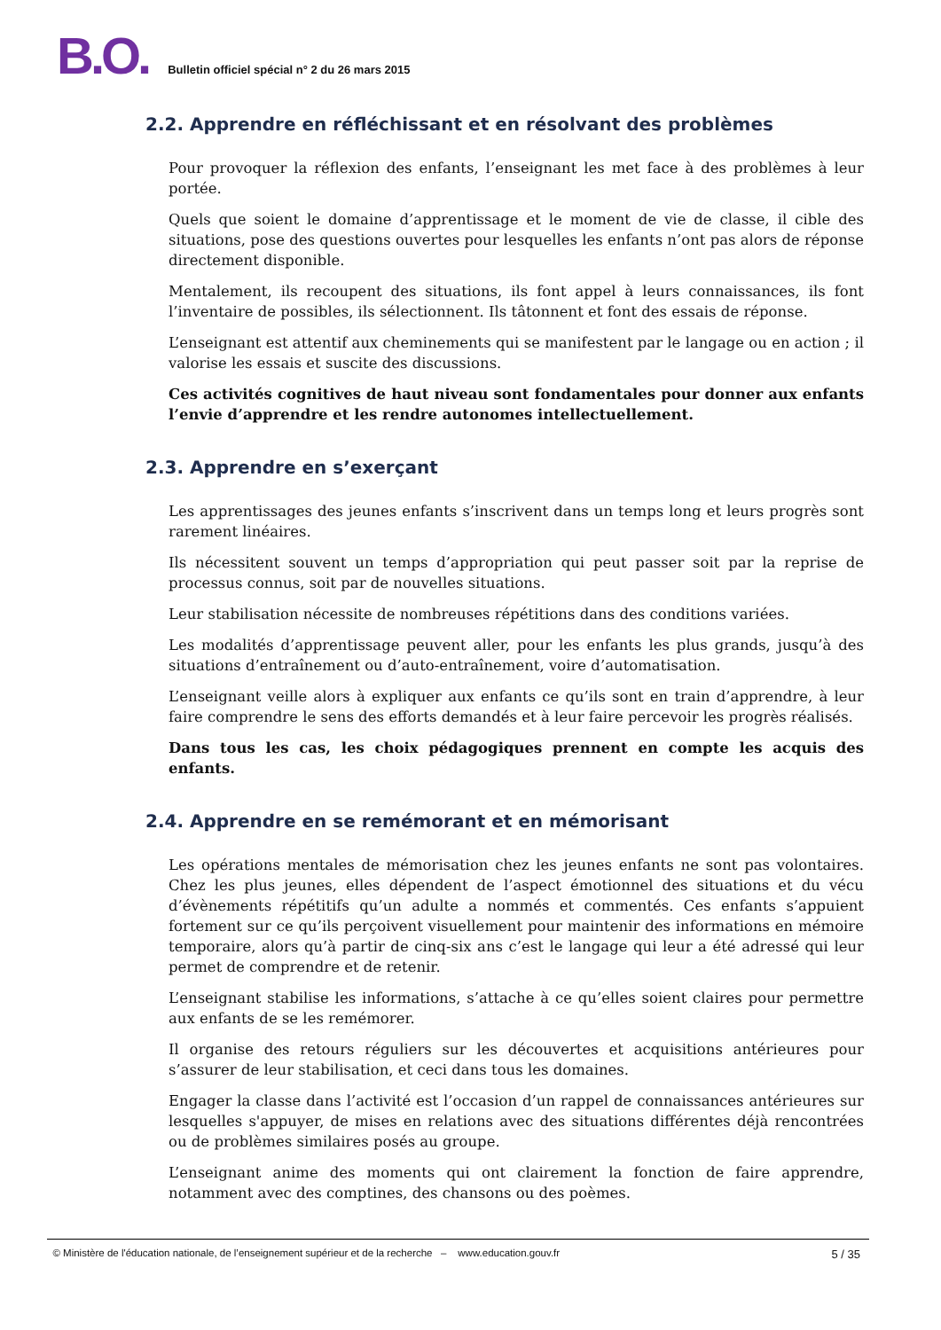B.O. Bulletin officiel spécial n° 2 du 26 mars 2015
2.2. Apprendre en réfléchissant et en résolvant des problèmes
Pour provoquer la réflexion des enfants, l’enseignant les met face à des problèmes à leur portée.
Quels que soient le domaine d’apprentissage et le moment de vie de classe, il cible des situations, pose des questions ouvertes pour lesquelles les enfants n’ont pas alors de réponse directement disponible.
Mentalement, ils recoupent des situations, ils font appel à leurs connaissances, ils font l’inventaire de possibles, ils sélectionnent. Ils tâtonnent et font des essais de réponse.
L’enseignant est attentif aux cheminements qui se manifestent par le langage ou en action ; il valorise les essais et suscite des discussions.
Ces activités cognitives de haut niveau sont fondamentales pour donner aux enfants l’envie d’apprendre et les rendre autonomes intellectuellement.
2.3. Apprendre en s’exerçant
Les apprentissages des jeunes enfants s’inscrivent dans un temps long et leurs progrès sont rarement linéaires.
Ils nécessitent souvent un temps d’appropriation qui peut passer soit par la reprise de processus connus, soit par de nouvelles situations.
Leur stabilisation nécessite de nombreuses répétitions dans des conditions variées.
Les modalités d’apprentissage peuvent aller, pour les enfants les plus grands, jusqu’à des situations d’entraînement ou d’auto-entraînement, voire d’automatisation.
L’enseignant veille alors à expliquer aux enfants ce qu’ils sont en train d’apprendre, à leur faire comprendre le sens des efforts demandés et à leur faire percevoir les progrès réalisés.
Dans tous les cas, les choix pédagogiques prennent en compte les acquis des enfants.
2.4. Apprendre en se remémorant et en mémorisant
Les opérations mentales de mémorisation chez les jeunes enfants ne sont pas volontaires. Chez les plus jeunes, elles dépendent de l’aspect émotionnel des situations et du vécu d’évènements répétitifs qu’un adulte a nommés et commentés. Ces enfants s’appuient fortement sur ce qu’ils perçoivent visuellement pour maintenir des informations en mémoire temporaire, alors qu’à partir de cinq-six ans c’est le langage qui leur a été adressé qui leur permet de comprendre et de retenir.
L’enseignant stabilise les informations, s’attache à ce qu’elles soient claires pour permettre aux enfants de se les remémorer.
Il organise des retours réguliers sur les découvertes et acquisitions antérieures pour s’assurer de leur stabilisation, et ceci dans tous les domaines.
Engager la classe dans l’activité est l’occasion d’un rappel de connaissances antérieures sur lesquelles s'appuyer, de mises en relations avec des situations différentes déjà rencontrées ou de problèmes similaires posés au groupe.
L’enseignant anime des moments qui ont clairement la fonction de faire apprendre, notamment avec des comptines, des chansons ou des poèmes.
© Ministère de l'éducation nationale, de l’enseignement supérieur et de la recherche – www.education.gouv.fr 5 / 35